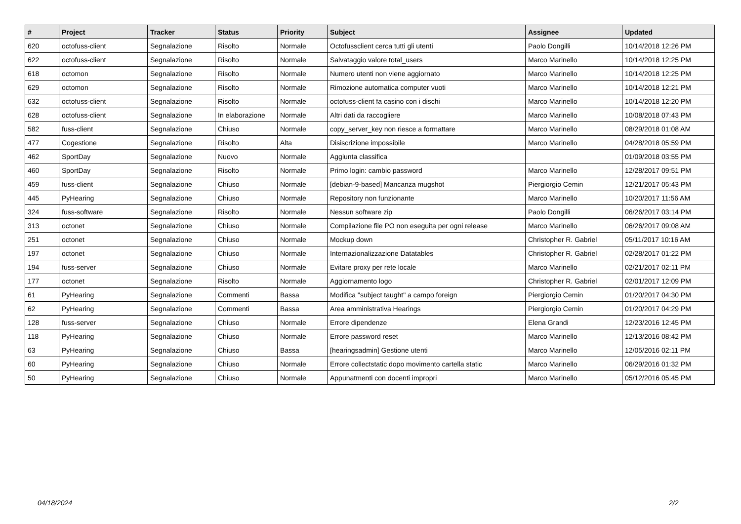| # | Project | Tracker | Status | Priority | Subject | Assignee | Updated |
| --- | --- | --- | --- | --- | --- | --- | --- |
| 620 | octofuss-client | Segnalazione | Risolto | Normale | Octofussclient cerca tutti gli utenti | Paolo Dongilli | 10/14/2018 12:26 PM |
| 622 | octofuss-client | Segnalazione | Risolto | Normale | Salvataggio valore total_users | Marco Marinello | 10/14/2018 12:25 PM |
| 618 | octomon | Segnalazione | Risolto | Normale | Numero utenti non viene aggiornato | Marco Marinello | 10/14/2018 12:25 PM |
| 629 | octomon | Segnalazione | Risolto | Normale | Rimozione automatica computer vuoti | Marco Marinello | 10/14/2018 12:21 PM |
| 632 | octofuss-client | Segnalazione | Risolto | Normale | octofuss-client fa casino con i dischi | Marco Marinello | 10/14/2018 12:20 PM |
| 628 | octofuss-client | Segnalazione | In elaborazione | Normale | Altri dati da raccogliere | Marco Marinello | 10/08/2018 07:43 PM |
| 582 | fuss-client | Segnalazione | Chiuso | Normale | copy_server_key non riesce a formattare | Marco Marinello | 08/29/2018 01:08 AM |
| 477 | Cogestione | Segnalazione | Risolto | Alta | Disiscrizione impossibile | Marco Marinello | 04/28/2018 05:59 PM |
| 462 | SportDay | Segnalazione | Nuovo | Normale | Aggiunta classifica | | 01/09/2018 03:55 PM |
| 460 | SportDay | Segnalazione | Risolto | Normale | Primo login: cambio password | Marco Marinello | 12/28/2017 09:51 PM |
| 459 | fuss-client | Segnalazione | Chiuso | Normale | [debian-9-based] Mancanza mugshot | Piergiorgio Cemin | 12/21/2017 05:43 PM |
| 445 | PyHearing | Segnalazione | Chiuso | Normale | Repository non funzionante | Marco Marinello | 10/20/2017 11:56 AM |
| 324 | fuss-software | Segnalazione | Risolto | Normale | Nessun software zip | Paolo Dongilli | 06/26/2017 03:14 PM |
| 313 | octonet | Segnalazione | Chiuso | Normale | Compilazione file PO non eseguita per ogni release | Marco Marinello | 06/26/2017 09:08 AM |
| 251 | octonet | Segnalazione | Chiuso | Normale | Mockup down | Christopher R. Gabriel | 05/11/2017 10:16 AM |
| 197 | octonet | Segnalazione | Chiuso | Normale | Internazionalizzazione Datatables | Christopher R. Gabriel | 02/28/2017 01:22 PM |
| 194 | fuss-server | Segnalazione | Chiuso | Normale | Evitare proxy per rete locale | Marco Marinello | 02/21/2017 02:11 PM |
| 177 | octonet | Segnalazione | Risolto | Normale | Aggiornamento logo | Christopher R. Gabriel | 02/01/2017 12:09 PM |
| 61 | PyHearing | Segnalazione | Commenti | Bassa | Modifica "subject taught" a campo foreign | Piergiorgio Cemin | 01/20/2017 04:30 PM |
| 62 | PyHearing | Segnalazione | Commenti | Bassa | Area amministrativa Hearings | Piergiorgio Cemin | 01/20/2017 04:29 PM |
| 128 | fuss-server | Segnalazione | Chiuso | Normale | Errore dipendenze | Elena Grandi | 12/23/2016 12:45 PM |
| 118 | PyHearing | Segnalazione | Chiuso | Normale | Errore password reset | Marco Marinello | 12/13/2016 08:42 PM |
| 63 | PyHearing | Segnalazione | Chiuso | Bassa | [hearingsadmin] Gestione utenti | Marco Marinello | 12/05/2016 02:11 PM |
| 60 | PyHearing | Segnalazione | Chiuso | Normale | Errore collectstatic dopo movimento cartella static | Marco Marinello | 06/29/2016 01:32 PM |
| 50 | PyHearing | Segnalazione | Chiuso | Normale | Appunatmenti con docenti impropri | Marco Marinello | 05/12/2016 05:45 PM |
04/18/2024 2/2